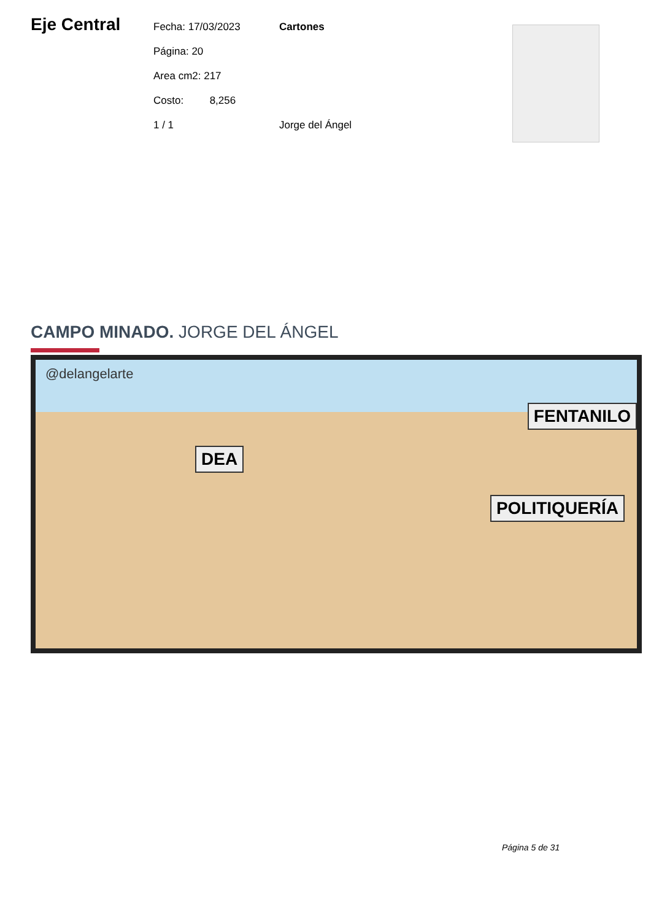Eje Central
Fecha: 17/03/2023
Página: 20
Area cm2: 217
Costo: 8,256
1 / 1
Cartones
Jorge del Ángel
CAMPO MINADO. JORGE DEL ÁNGEL
@delangelarte
FENTANILO
POLITIQUERÍA
DEA
Página 5 de 31